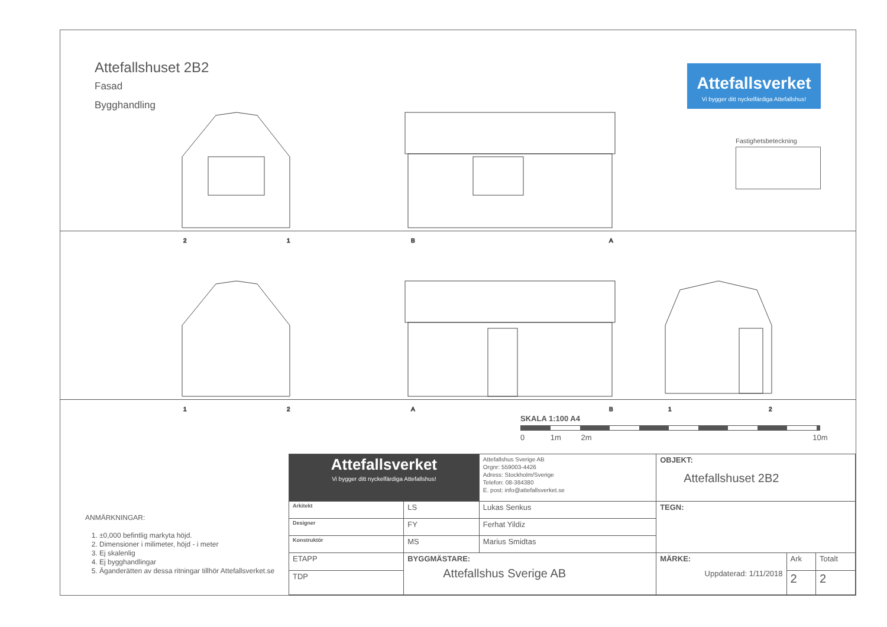Attefallshuset 2B2
Fasad
Bygghandling
Attefallsverket
Vi bygger ditt nyckelfärdiga Attefallshus!
Fastighetsbeteckning
2
1
B
A
1
2
A
B
1
2
SKALA 1:100 A4
0 1m 2m 10m
ANMÄRKNINGAR:
1. ±0,000 befintlig markyta höjd.
2. Dimensioner i milimeter, höjd - i meter
3. Ej skalenlig
4. Ej bygghandlingar
5. Äganderätten av dessa ritningar tillhör Attefallsverket.se
| Attefallsverket Vi bygger ditt nyckelfärdiga Attefallshus! | | | Attefallshus Sverige AB Orgnr: 559003-4426 Adress: Stockholm/Sverige Telefon: 08-384380 E. post: info@attefallsverket.se | OBJEKT: Attefallshuset 2B2 | | |
| Arkitekt | LS | Lukas Senkus | | TEGN: | | |
| Designer | FY | Ferhat Yildiz | | | | |
| Konstruktör | MS | Marius Smidtas | | | | |
| ETAPP | BYGGMÄSTARE: Attefallshus Sverige AB | | | MÄRKE: Uppdaterad: 1/11/2018 | Ark | Totalt |
| TDP | | | | | 2 | 2 |